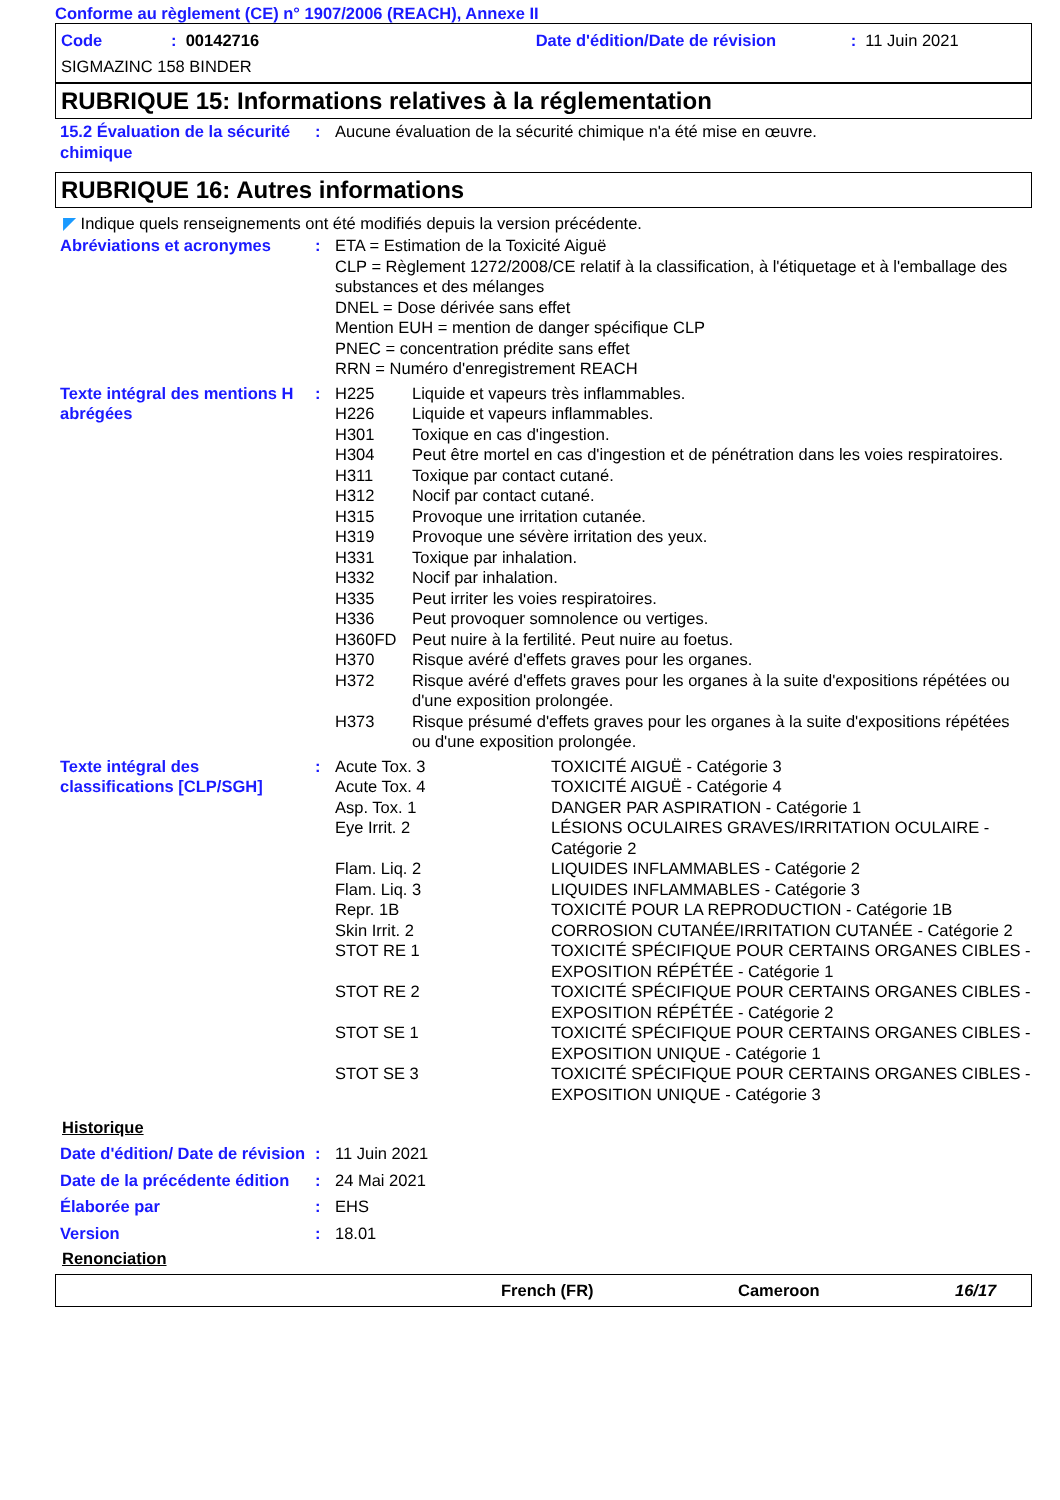Conforme au règlement (CE) n° 1907/2006 (REACH), Annexe II
Code: 00142716 Date d'édition/Date de révision: 11 Juin 2021
SIGMAZINC 158 BINDER
RUBRIQUE 15: Informations relatives à la réglementation
| 15.2 Évaluation de la sécurité chimique | : | Aucune évaluation de la sécurité chimique n'a été mise en œuvre. |
RUBRIQUE 16: Autres informations
◤ Indique quels renseignements ont été modifiés depuis la version précédente.
| Abréviations et acronymes | : | ETA = Estimation de la Toxicité Aiguë CLP = Règlement 1272/2008/CE relatif à la classification, à l'étiquetage et à l'emballage des substances et des mélanges DNEL = Dose dérivée sans effet Mention EUH = mention de danger spécifique CLP PNEC = concentration prédite sans effet RRN = Numéro d'enregistrement REACH |
| Texte intégral des mentions H abrégées | : | / H225 / Liquide et vapeurs très inflammables. / / H226 / Liquide et vapeurs inflammables. / / H301 / Toxique en cas d'ingestion. / / H304 / Peut être mortel en cas d'ingestion et de pénétration dans les voies respiratoires. / / H311 / Toxique par contact cutané. / / H312 / Nocif par contact cutané. / / H315 / Provoque une irritation cutanée. / / H319 / Provoque une sévère irritation des yeux. / / H331 / Toxique par inhalation. / / H332 / Nocif par inhalation. / / H335 / Peut irriter les voies respiratoires. / / H336 / Peut provoquer somnolence ou vertiges. / / H360FD / Peut nuire à la fertilité. Peut nuire au foetus. / / H370 / Risque avéré d'effets graves pour les organes. / / H372 / Risque avéré d'effets graves pour les organes à la suite d'expositions répétées ou d'une exposition prolongée. / / H373 / Risque présumé d'effets graves pour les organes à la suite d'expositions répétées ou d'une exposition prolongée. / |
| Texte intégral des classifications [CLP/SGH] | : | / Acute Tox. 3 / TOXICITÉ AIGUË - Catégorie 3 / / Acute Tox. 4 / TOXICITÉ AIGUË - Catégorie 4 / / Asp. Tox. 1 / DANGER PAR ASPIRATION - Catégorie 1 / / Eye Irrit. 2 / LÉSIONS OCULAIRES GRAVES/IRRITATION OCULAIRE - Catégorie 2 / / Flam. Liq. 2 / LIQUIDES INFLAMMABLES - Catégorie 2 / / Flam. Liq. 3 / LIQUIDES INFLAMMABLES - Catégorie 3 / / Repr. 1B / TOXICITÉ POUR LA REPRODUCTION - Catégorie 1B / / Skin Irrit. 2 / CORROSION CUTANÉE/IRRITATION CUTANÉE - Catégorie 2 / / STOT RE 1 / TOXICITÉ SPÉCIFIQUE POUR CERTAINS ORGANES CIBLES - EXPOSITION RÉPÉTÉE - Catégorie 1 / / STOT RE 2 / TOXICITÉ SPÉCIFIQUE POUR CERTAINS ORGANES CIBLES - EXPOSITION RÉPÉTÉE - Catégorie 2 / / STOT SE 1 / TOXICITÉ SPÉCIFIQUE POUR CERTAINS ORGANES CIBLES - EXPOSITION UNIQUE - Catégorie 1 / / STOT SE 3 / TOXICITÉ SPÉCIFIQUE POUR CERTAINS ORGANES CIBLES - EXPOSITION UNIQUE - Catégorie 3 / |
Historique
| Date d'édition/ Date de révision | : | 11 Juin 2021 |
| Date de la précédente édition | : | 24 Mai 2021 |
| Élaborée par | : | EHS |
| Version | : | 18.01 |
Renonciation
French (FR) Cameroon 16/17